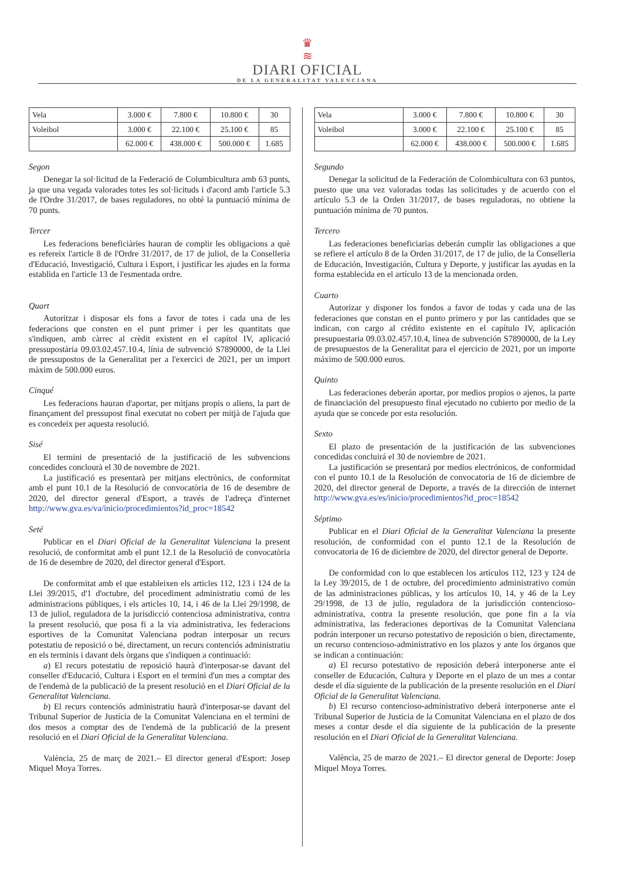♛
≋
DIARI OFICIAL
DE LA GENERALITAT VALENCIANA
| Vela | 3.000 € | 7.800 € | 10.800 € | 30 |
| Voleibol | 3.000 € | 22.100 € | 25.100 € | 85 |
| | 62.000 € | 438.000 € | 500.000 € | 1.685 |
Segon
Denegar la sol·licitud de la Federació de Columbicultura amb 63 punts, ja que una vegada valorades totes les sol·licituds i d'acord amb l'article 5.3 de l'Ordre 31/2017, de bases reguladores, no obté la puntuació mínima de 70 punts.
Tercer
Les federacions beneficiàries hauran de complir les obligacions a què es refereix l'article 8 de l'Ordre 31/2017, de 17 de juliol, de la Conselleria d'Educació, Investigació, Cultura i Esport, i justificar les ajudes en la forma establida en l'article 13 de l'esmentada ordre.
Quart
Autoritzar i disposar els fons a favor de totes i cada una de les federacions que consten en el punt primer i per les quantitats que s'indiquen, amb càrrec al crèdit existent en el capítol IV, aplicació pressupostària 09.03.02.457.10.4, línia de subvenció S7890000, de la Llei de pressupostos de la Generalitat per a l'exercici de 2021, per un import màxim de 500.000 euros.
Cinqué
Les federacions hauran d'aportar, per mitjans propis o aliens, la part de finançament del pressupost final executat no cobert per mitjà de l'ajuda que es concedeix per aquesta resolució.
Sisé
El termini de presentació de la justificació de les subvencions concedides conclourà el 30 de novembre de 2021.
La justificació es presentarà per mitjans electrònics, de conformitat amb el punt 10.1 de la Resolució de convocatòria de 16 de desembre de 2020, del director general d'Esport, a través de l'adreça d'internet http://www.gva.es/va/inicio/procedimientos?id_proc=18542
Seté
Publicar en el Diari Oficial de la Generalitat Valenciana la present resolució, de conformitat amb el punt 12.1 de la Resolució de convocatòria de 16 de desembre de 2020, del director general d'Esport.
De conformitat amb el que estableixen els articles 112, 123 i 124 de la Llei 39/2015, d'1 d'octubre, del procediment administratiu comú de les administracions públiques, i els articles 10, 14, i 46 de la Llei 29/1998, de 13 de juliol, reguladora de la jurisdicció contenciosa administrativa, contra la present resolució, que posa fi a la via administrativa, les federacions esportives de la Comunitat Valenciana podran interposar un recurs potestatiu de reposició o bé, directament, un recurs contenciós administratiu en els terminis i davant dels òrgans que s'indiquen a continuació:
a) El recurs potestatiu de reposició haurà d'interposar-se davant del conseller d'Educació, Cultura i Esport en el termini d'un mes a comptar des de l'endemà de la publicació de la present resolució en el Diari Oficial de la Generalitat Valenciana.
b) El recurs contenciós administratiu haurà d'interposar-se davant del Tribunal Superior de Justícia de la Comunitat Valenciana en el termini de dos mesos a comptar des de l'endemà de la publicació de la present resolució en el Diari Oficial de la Generalitat Valenciana.
València, 25 de març de 2021.– El director general d'Esport: Josep Miquel Moya Torres.
| Vela | 3.000 € | 7.800 € | 10.800 € | 30 |
| Voleibol | 3.000 € | 22.100 € | 25.100 € | 85 |
| | 62.000 € | 438.000 € | 500.000 € | 1.685 |
Segundo
Denegar la solicitud de la Federación de Colombicultura con 63 puntos, puesto que una vez valoradas todas las solicitudes y de acuerdo con el artículo 5.3 de la Orden 31/2017, de bases reguladoras, no obtiene la puntuación mínima de 70 puntos.
Tercero
Las federaciones beneficiarias deberán cumplir las obligaciones a que se refiere el artículo 8 de la Orden 31/2017, de 17 de julio, de la Conselleria de Educación, Investigación, Cultura y Deporte, y justificar las ayudas en la forma establecida en el artículo 13 de la mencionada orden.
Cuarto
Autorizar y disponer los fondos a favor de todas y cada una de las federaciones que constan en el punto primero y por las cantidades que se indican, con cargo al crédito existente en el capítulo IV, aplicación presupuestaria 09.03.02.457.10.4, línea de subvención S7890000, de la Ley de presupuestos de la Generalitat para el ejercicio de 2021, por un importe máximo de 500.000 euros.
Quinto
Las federaciones deberán aportar, por medios propios o ajenos, la parte de financiación del presupuesto final ejecutado no cubierto por medio de la ayuda que se concede por esta resolución.
Sexto
El plazo de presentación de la justificación de las subvenciones concedidas concluirá el 30 de noviembre de 2021.
La justificación se presentará por medios electrónicos, de conformidad con el punto 10.1 de la Resolución de convocatoria de 16 de diciembre de 2020, del director general de Deporte, a través de la dirección de internet http://www.gva.es/es/inicio/procedimientos?id_proc=18542
Séptimo
Publicar en el Diari Oficial de la Generalitat Valenciana la presente resolución, de conformidad con el punto 12.1 de la Resolución de convocatoria de 16 de diciembre de 2020, del director general de Deporte.
De conformidad con lo que establecen los artículos 112, 123 y 124 de la Ley 39/2015, de 1 de octubre, del procedimiento administrativo común de las administraciones públicas, y los artículos 10, 14, y 46 de la Ley 29/1998, de 13 de julio, reguladora de la jurisdicción contencioso-administrativa, contra la presente resolución, que pone fin a la vía administrativa, las federaciones deportivas de la Comunitat Valenciana podrán interponer un recurso potestativo de reposición o bien, directamente, un recurso contencioso-administrativo en los plazos y ante los órganos que se indican a continuación:
a) El recurso potestativo de reposición deberá interponerse ante el conseller de Educación, Cultura y Deporte en el plazo de un mes a contar desde el día siguiente de la publicación de la presente resolución en el Diari Oficial de la Generalitat Valenciana.
b) El recurso contencioso-administrativo deberá interponerse ante el Tribunal Superior de Justicia de la Comunitat Valenciana en el plazo de dos meses a contar desde el día siguiente de la publicación de la presente resolución en el Diari Oficial de la Generalitat Valenciana.
València, 25 de marzo de 2021.– El director general de Deporte: Josep Miquel Moya Torres.